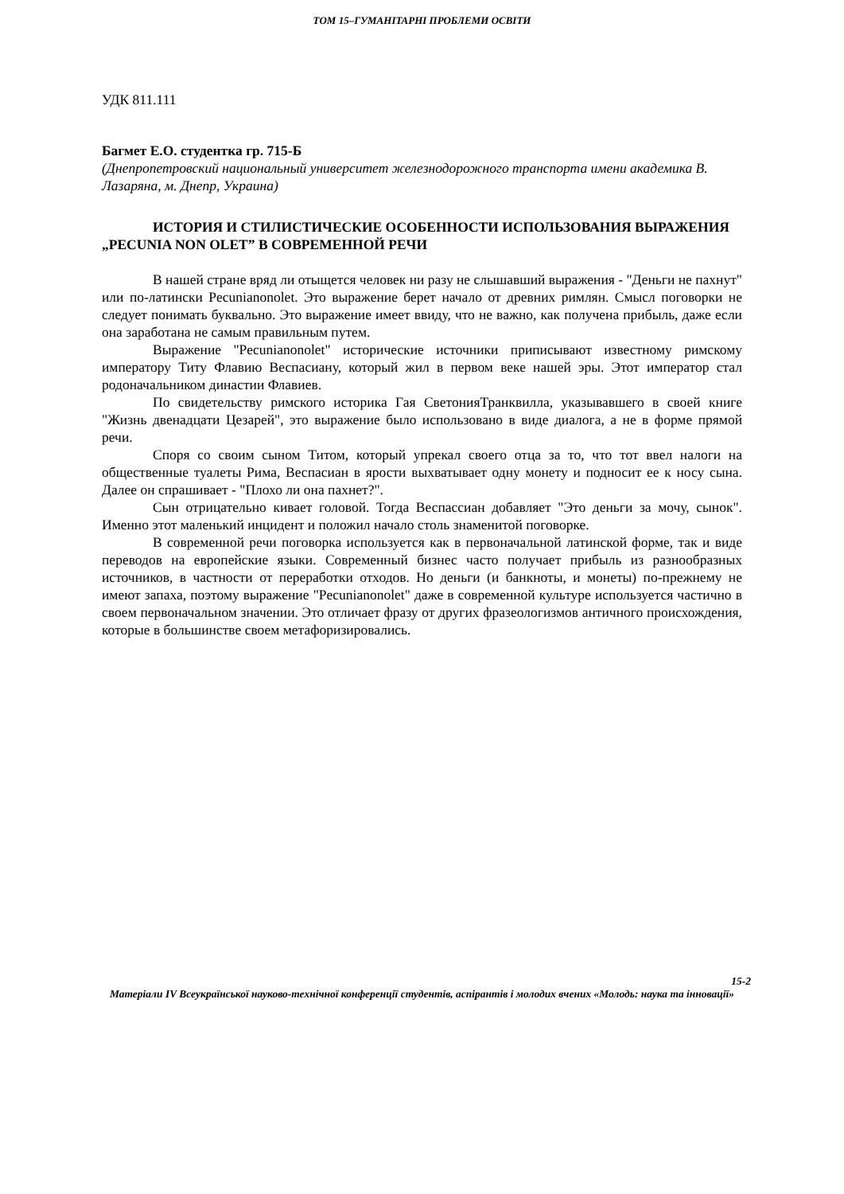ТОМ 15–ГУМАНІТАРНІ ПРОБЛЕМИ ОСВІТИ
УДК 811.111
Багмет Е.О. студентка гр. 715-Б
(Днепропетровский национальный университет железнодорожного транспорта имени академика В. Лазаряна, м. Днепр, Украина)
ИСТОРИЯ И СТИЛИСТИЧЕСКИЕ ОСОБЕННОСТИ ИСПОЛЬЗОВАНИЯ ВЫРАЖЕНИЯ „PECUNIA NON OLET” В СОВРЕМЕННОЙ РЕЧИ
В нашей стране вряд ли отыщется человек ни разу не слышавший выражения - "Деньги не пахнут" или по-латински Pecunianonolet. Это выражение берет начало от древних римлян. Смысл поговорки не следует понимать буквально. Это выражение имеет ввиду, что не важно, как получена прибыль, даже если она заработана не самым правильным путем.
Выражение "Pecunianonolet" исторические источники приписывают известному римскому императору Титу Флавию Веспасиану, который жил в первом веке нашей эры. Этот император стал родоначальником династии Флавиев.
По свидетельству римского историка Гая СветонияТранквилла, указывавшего в своей книге "Жизнь двенадцати Цезарей", это выражение было использовано в виде диалога, а не в форме прямой речи.
Споря со своим сыном Титом, который упрекал своего отца за то, что тот ввел налоги на общественные туалеты Рима, Веспасиан в ярости выхватывает одну монету и подносит ее к носу сына. Далее он спрашивает - "Плохо ли она пахнет?".
Сын отрицательно кивает головой. Тогда Веспассиан добавляет "Это деньги за мочу, сынок". Именно этот маленький инцидент и положил начало столь знаменитой поговорке.
В современной речи поговорка используется как в первоначальной латинской форме, так и виде переводов на европейские языки. Современный бизнес часто получает прибыль из разнообразных источников, в частности от переработки отходов. Но деньги (и банкноты, и монеты) по-прежнему не имеют запаха, поэтому выражение "Pecunianonolet" даже в современной культуре используется частично в своем первоначальном значении. Это отличает фразу от других фразеологизмов античного происхождения, которые в большинстве своем метафоризировались.
15-2
Матеріали IV Всеукраїнської науково-технічної конференції студентів, аспірантів і молодих вчених «Молодь: наука та інновації»